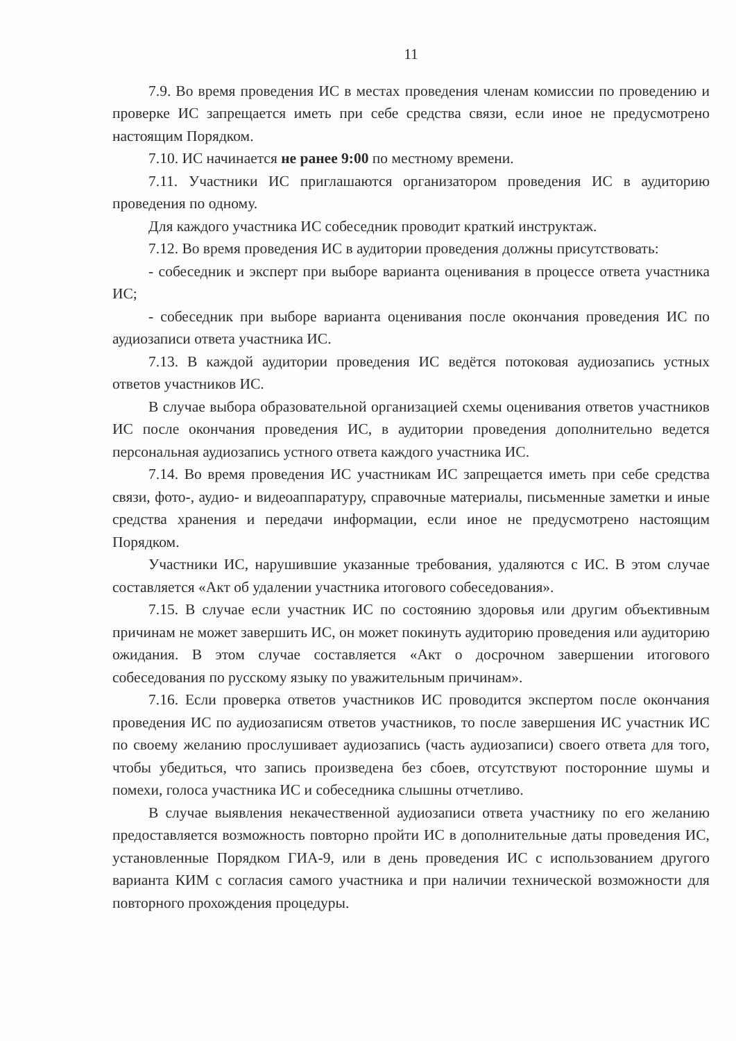11
7.9. Во время проведения ИС в местах проведения членам комиссии по проведению и проверке ИС запрещается иметь при себе средства связи, если иное не предусмотрено настоящим Порядком.
7.10. ИС начинается не ранее 9:00 по местному времени.
7.11. Участники ИС приглашаются организатором проведения ИС в аудиторию проведения по одному.
Для каждого участника ИС собеседник проводит краткий инструктаж.
7.12. Во время проведения ИС в аудитории проведения должны присутствовать:
- собеседник и эксперт при выборе варианта оценивания в процессе ответа участника ИС;
- собеседник при выборе варианта оценивания после окончания проведения ИС по аудиозаписи ответа участника ИС.
7.13. В каждой аудитории проведения ИС ведётся потоковая аудиозапись устных ответов участников ИС.
В случае выбора образовательной организацией схемы оценивания ответов участников ИС после окончания проведения ИС, в аудитории проведения дополнительно ведется персональная аудиозапись устного ответа каждого участника ИС.
7.14. Во время проведения ИС участникам ИС запрещается иметь при себе средства связи, фото-, аудио- и видеоаппаратуру, справочные материалы, письменные заметки и иные средства хранения и передачи информации, если иное не предусмотрено настоящим Порядком.
Участники ИС, нарушившие указанные требования, удаляются с ИС. В этом случае составляется «Акт об удалении участника итогового собеседования».
7.15. В случае если участник ИС по состоянию здоровья или другим объективным причинам не может завершить ИС, он может покинуть аудиторию проведения или аудиторию ожидания. В этом случае составляется «Акт о досрочном завершении итогового собеседования по русскому языку по уважительным причинам».
7.16. Если проверка ответов участников ИС проводится экспертом после окончания проведения ИС по аудиозаписям ответов участников, то после завершения ИС участник ИС по своему желанию прослушивает аудиозапись (часть аудиозаписи) своего ответа для того, чтобы убедиться, что запись произведена без сбоев, отсутствуют посторонние шумы и помехи, голоса участника ИС и собеседника слышны отчетливо.
В случае выявления некачественной аудиозаписи ответа участнику по его желанию предоставляется возможность повторно пройти ИС в дополнительные даты проведения ИС, установленные Порядком ГИА-9, или в день проведения ИС с использованием другого варианта КИМ с согласия самого участника и при наличии технической возможности для повторного прохождения процедуры.